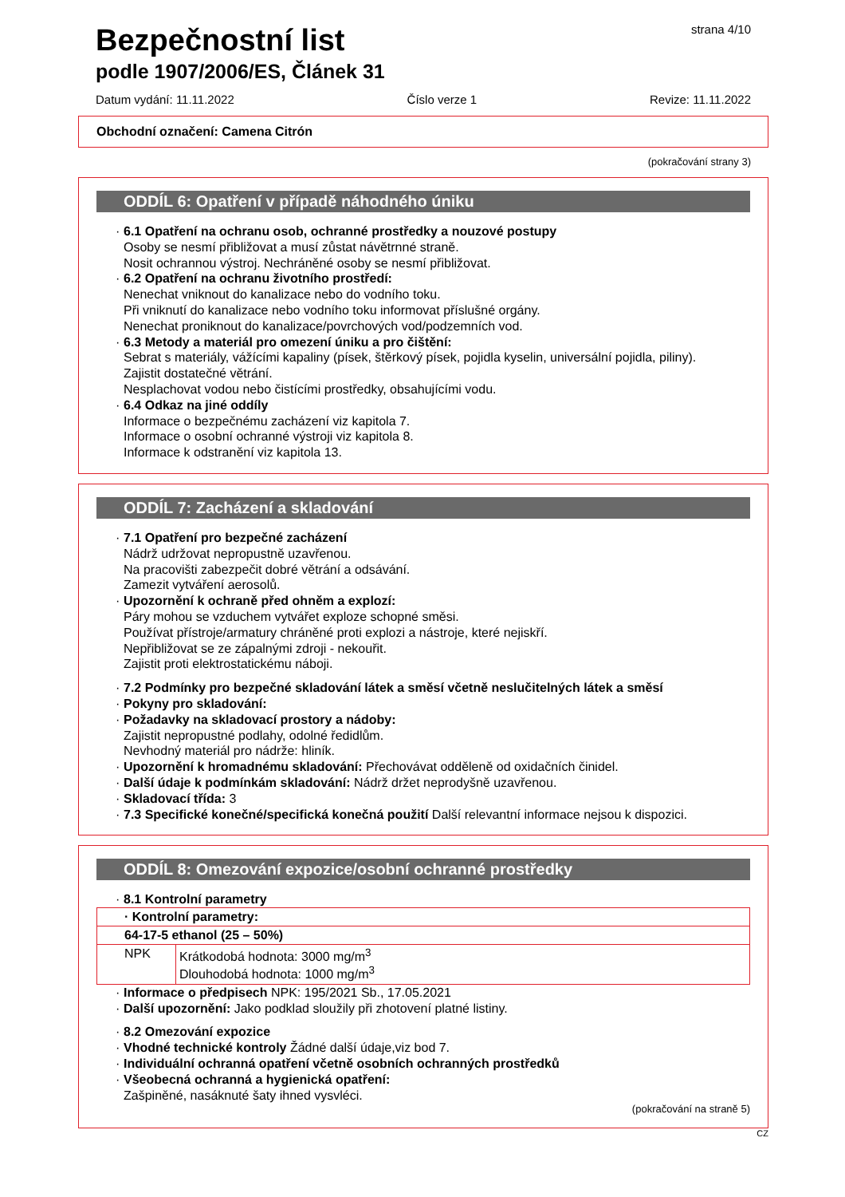strana 4/10
Bezpečnostní list
podle 1907/2006/ES, Článek 31
Datum vydání: 11.11.2022 Číslo verze 1 Revize: 11.11.2022
Obchodní označení: Camena Citrón
(pokračování strany 3)
ODDÍL 6: Opatření v případě náhodného úniku
· 6.1 Opatření na ochranu osob, ochranné prostředky a nouzové postupy
Osoby se nesmí přibližovat a musí zůstat návětrnné straně.
Nosit ochrannou výstroj. Nechráněné osoby se nesmí přibližovat.
· 6.2 Opatření na ochranu životního prostředí:
Nenechat vniknout do kanalizace nebo do vodního toku.
Při vniknutí do kanalizace nebo vodního toku informovat příslušné orgány.
Nenechat proniknout do kanalizace/povrchových vod/podzemních vod.
· 6.3 Metody a materiál pro omezení úniku a pro čištění:
Sebrat s materiály, vážícími kapaliny (písek, štěrkový písek, pojidla kyselin, universální pojidla, piliny).
Zajistit dostatečné větrání.
Nesplachovat vodou nebo čistícími prostředky, obsahujícími vodu.
· 6.4 Odkaz na jiné oddíly
Informace o bezpečnému zacházení viz kapitola 7.
Informace o osobní ochranné výstroji viz kapitola 8.
Informace k odstranění viz kapitola 13.
ODDÍL 7: Zacházení a skladování
· 7.1 Opatření pro bezpečné zacházení
Nádrž udržovat nepropustně uzavřenou.
Na pracovišti zabezpečit dobré větrání a odsávání.
Zamezit vytváření aerosolů.
· Upozornění k ochraně před ohněm a explozí:
Páry mohou se vzduchem vytvářet exploze schopné směsi.
Používat přístroje/armatury chráněné proti explozi a nástroje, které nejiskří.
Nepřibližovat se ze zápalnými zdroji - nekouřit.
Zajistit proti elektrostatickému náboji.
· 7.2 Podmínky pro bezpečné skladování látek a směsí včetně neslučitelných látek a směsí
· Pokyny pro skladování:
· Požadavky na skladovací prostory a nádoby:
Zajistit nepropustné podlahy, odolné ředidlům.
Nevhodný materiál pro nádrže: hliník.
· Upozornění k hromadnému skladování: Přechovávat odděleně od oxidačních činidel.
· Další údaje k podmínkám skladování: Nádrž držet neprodyšně uzavřenou.
· Skladovací třída: 3
· 7.3 Specifické konečné/specifická konečná použití Další relevantní informace nejsou k dispozici.
ODDÍL 8: Omezování expozice/osobní ochranné prostředky
· 8.1 Kontrolní parametry
| · Kontrolní parametry: | |
| 64-17-5 ethanol (25 – 50%) | |
| NPK | Krátkodobá hodnota: 3000 mg/m<sup>3</sup> Dlouhodobá hodnota: 1000 mg/m<sup>3</sup> |
· Informace o předpisech NPK: 195/2021 Sb., 17.05.2021
· Další upozornění: Jako podklad sloužily při zhotovení platné listiny.
· 8.2 Omezování expozice
· Vhodné technické kontroly Žádné další údaje,viz bod 7.
· Individuální ochranná opatření včetně osobních ochranných prostředků
· Všeobecná ochranná a hygienická opatření:
Zašpiněné, nasáknuté šaty ihned vysvléci.
(pokračování na straně 5)
CZ